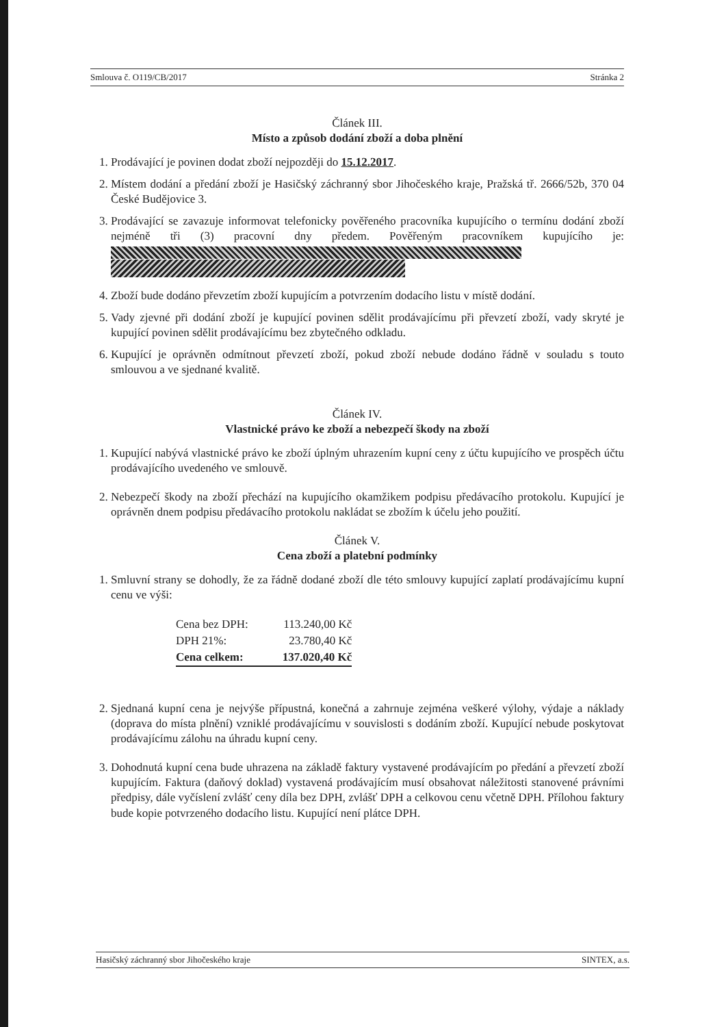Smlouva č. O119/CB/2017 Stránka 2
Článek III.
Místo a způsob dodání zboží a doba plnění
1. Prodávající je povinen dodat zboží nejpozději do 15.12.2017.
2. Místem dodání a předání zboží je Hasičský záchranný sbor Jihočeského kraje, Pražská tř. 2666/52b, 370 04 České Budějovice 3.
3. Prodávající se zavazuje informovat telefonicky pověřeného pracovníka kupujícího o termínu dodání zboží nejméně tři (3) pracovní dny předem. Pověřeným pracovníkem kupujícího je:
4. Zboží bude dodáno převzetím zboží kupujícím a potvrzením dodacího listu v místě dodání.
5. Vady zjevné při dodání zboží je kupující povinen sdělit prodávajícímu při převzetí zboží, vady skryté je kupující povinen sdělit prodávajícímu bez zbytečného odkladu.
6. Kupující je oprávněn odmítnout převzetí zboží, pokud zboží nebude dodáno řádně v souladu s touto smlouvou a ve sjednané kvalitě.
Článek IV.
Vlastnické právo ke zboží a nebezpečí škody na zboží
1. Kupující nabývá vlastnické právo ke zboží úplným uhrazením kupní ceny z účtu kupujícího ve prospěch účtu prodávajícího uvedeného ve smlouvě.
2. Nebezpečí škody na zboží přechází na kupujícího okamžikem podpisu předávacího protokolu. Kupující je oprávněn dnem podpisu předávacího protokolu nakládat se zbožím k účelu jeho použití.
Článek V.
Cena zboží a platební podmínky
1. Smluvní strany se dohodly, že za řádně dodané zboží dle této smlouvy kupující zaplatí prodávajícímu kupní cenu ve výši:
| Cena bez DPH: | 113.240,00 Kč |
| DPH 21%: | 23.780,40 Kč |
| Cena celkem: | 137.020,40 Kč |
2. Sjednaná kupní cena je nejvýše přípustná, konečná a zahrnuje zejména veškeré výlohy, výdaje a náklady (doprava do místa plnění) vzniklé prodávajícímu v souvislosti s dodáním zboží. Kupující nebude poskytovat prodávajícímu zálohu na úhradu kupní ceny.
3. Dohodnutá kupní cena bude uhrazena na základě faktury vystavené prodávajícím po předání a převzetí zboží kupujícím. Faktura (daňový doklad) vystavená prodávajícím musí obsahovat náležitosti stanovené právními předpisy, dále vyčíslení zvlášť ceny díla bez DPH, zvlášť DPH a celkovou cenu včetně DPH. Přílohou faktury bude kopie potvrzeného dodacího listu. Kupující není plátce DPH.
Hasičský záchranný sbor Jihočeského kraje SINTEX, a.s.